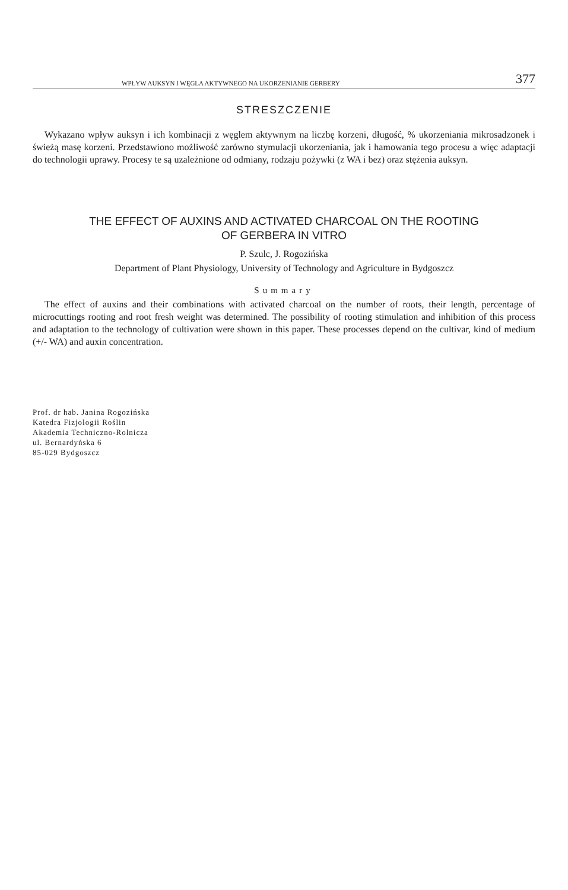WPŁYW AUKSYN I WĘGLA AKTYWNEGO NA UKORZENIANIE GERBERY 377
STRESZCZENIE
Wykazano wpływ auksyn i ich kombinacji z węglem aktywnym na liczbę korzeni, długość, % ukorzeniania mikrosadzonek i świeżą masę korzeni. Przedstawiono możliwość zarówno stymulacji ukorzeniania, jak i hamowania tego procesu a więc adaptacji do technologii uprawy. Procesy te są uzależnione od odmiany, rodzaju pożywki (z WA i bez) oraz stężenia auksyn.
THE EFFECT OF AUXINS AND ACTIVATED CHARCOAL ON THE ROOTING
OF GERBERA IN VITRO
P. Szulc, J. Rogozińska
Department of Plant Physiology, University of Technology and Agriculture in Bydgoszcz
Summary
The effect of auxins and their combinations with activated charcoal on the number of roots, their length, percentage of microcuttings rooting and root fresh weight was determined. The possibility of rooting stimulation and inhibition of this process and adaptation to the technology of cultivation were shown in this paper. These processes depend on the cultivar, kind of medium (+/- WA) and auxin concentration.
Prof. dr hab. Janina Rogozińska
Katedra Fizjologii Roślin
Akademia Techniczno-Rolnicza
ul. Bernardyńska 6
85-029 Bydgoszcz